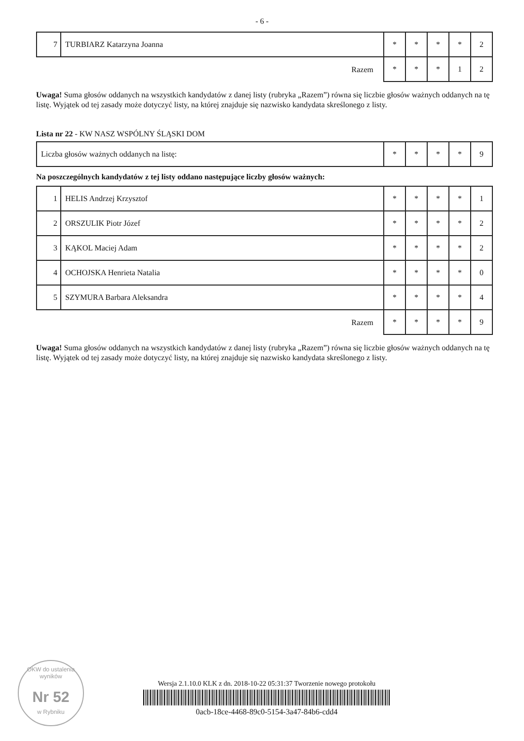- 6 -
| 7 | TURBIARZ Katarzyna Joanna | * | * | * | * | 2 |
| Razem | | * | * | * | 1 | 2 |
Uwaga! Suma głosów oddanych na wszystkich kandydatów z danej listy (rubryka „Razem”) równa się liczbie głosów ważnych oddanych na tę listę. Wyjątek od tej zasady może dotyczyć listy, na której znajduje się nazwisko kandydata skreślonego z listy.
Lista nr 22 - KW NASZ WSPÓLNY ŚLĄSKI DOM
| Liczba głosów ważnych oddanych na listę: | * | * | * | * | 9 |
Na poszczególnych kandydatów z tej listy oddano następujące liczby głosów ważnych:
| 1 | HELIS Andrzej Krzysztof | * | * | * | * | 1 |
| 2 | ORSZULIK Piotr Józef | * | * | * | * | 2 |
| 3 | KĄKOL Maciej Adam | * | * | * | * | 2 |
| 4 | OCHOJSKA Henrieta Natalia | * | * | * | * | 0 |
| 5 | SZYMURA Barbara Aleksandra | * | * | * | * | 4 |
| Razem | | * | * | * | * | 9 |
Uwaga! Suma głosów oddanych na wszystkich kandydatów z danej listy (rubryka „Razem”) równa się liczbie głosów ważnych oddanych na tę listę. Wyjątek od tej zasady może dotyczyć listy, na której znajduje się nazwisko kandydata skreślonego z listy.
OKW do ustalenia wyników
Nr 52
w Rybniku
Wersja 2.1.10.0 KLK z dn. 2018-10-22 05:31:37 Tworzenie nowego protokołu
0acb-18ce-4468-89c0-5154-3a47-84b6-cdd4